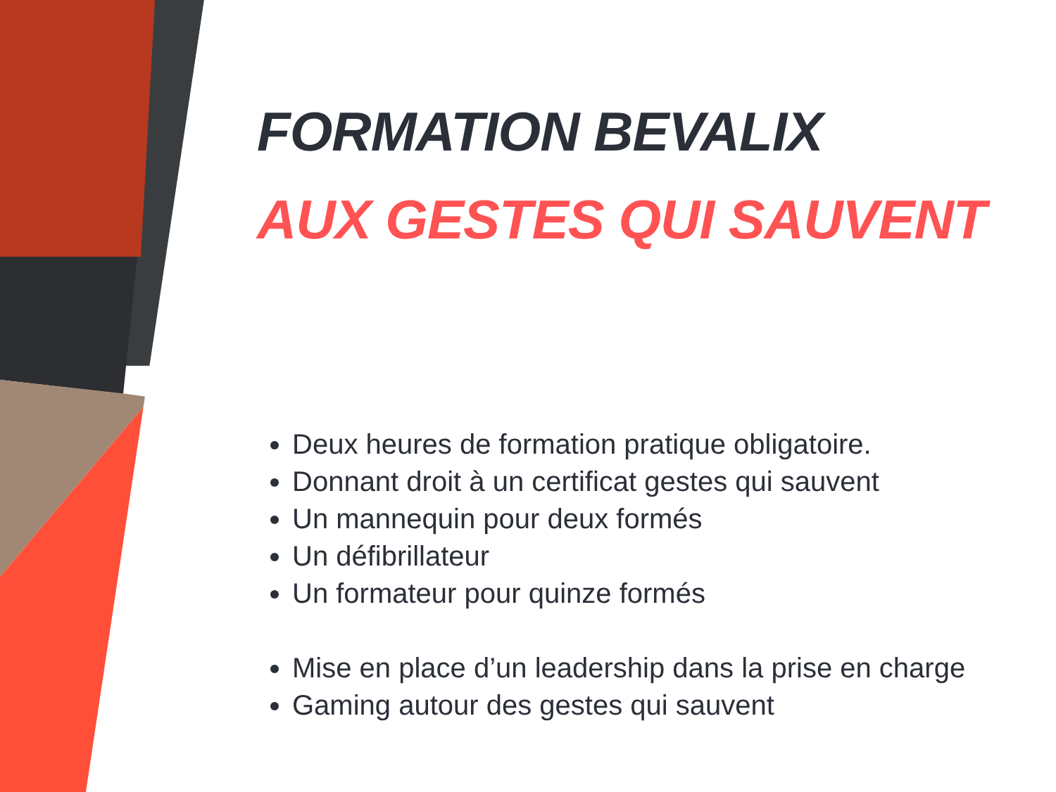FORMATION BEVALIX
AUX GESTES QUI SAUVENT
Deux heures de formation pratique obligatoire.
Donnant droit à un certificat gestes qui sauvent
Un mannequin pour deux formés
Un défibrillateur
Un formateur pour quinze formés
Mise en place d’un leadership dans la prise en charge
Gaming autour des gestes qui sauvent